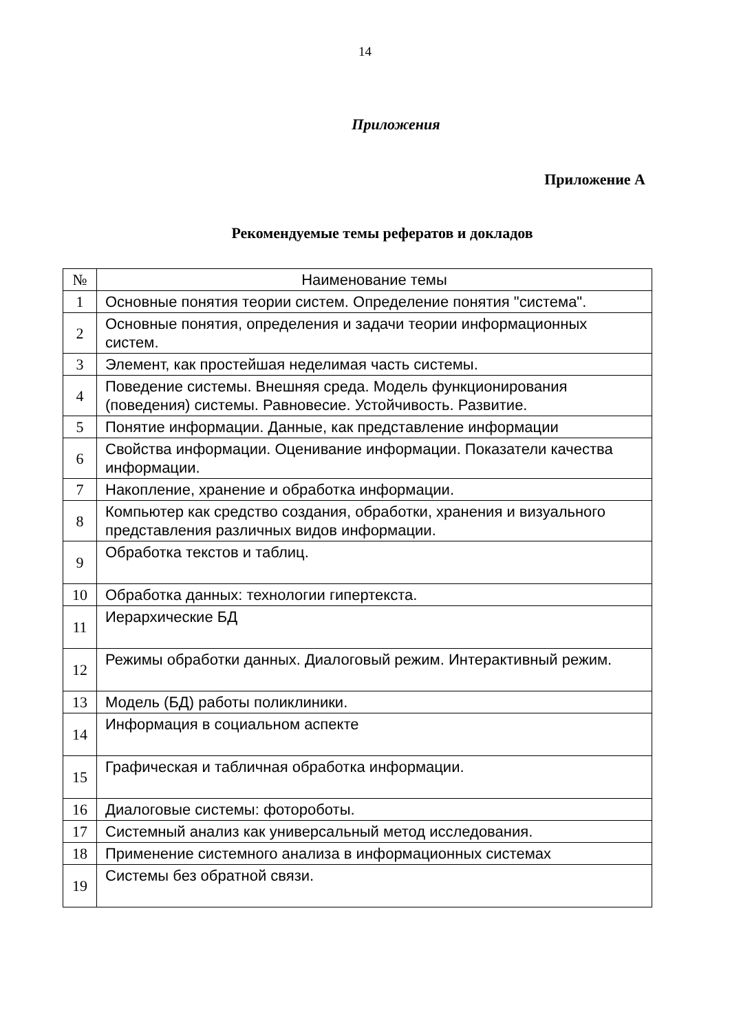14
Приложения
Приложение А
Рекомендуемые темы рефератов и докладов
| № | Наименование темы |
| --- | --- |
| 1 | Основные понятия теории систем. Определение понятия "система". |
| 2 | Основные понятия, определения и задачи теории информационных систем. |
| 3 | Элемент, как простейшая неделимая часть системы. |
| 4 | Поведение системы. Внешняя среда. Модель функционирования (поведения) системы. Равновесие. Устойчивость. Развитие. |
| 5 | Понятие информации. Данные, как представление информации |
| 6 | Свойства информации. Оценивание информации. Показатели качества информации. |
| 7 | Накопление, хранение и обработка информации. |
| 8 | Компьютер как средство создания, обработки, хранения и визуального представления различных видов информации. |
| 9 | Обработка текстов и таблиц. |
| 10 | Обработка данных: технологии гипертекста. |
| 11 | Иерархические БД |
| 12 | Режимы обработки данных. Диалоговый режим. Интерактивный режим. |
| 13 | Модель (БД) работы поликлиники. |
| 14 | Информация в социальном аспекте |
| 15 | Графическая и табличная обработка информации. |
| 16 | Диалоговые системы: фотороботы. |
| 17 | Системный анализ как универсальный метод исследования. |
| 18 | Применение системного анализа в информационных системах |
| 19 | Системы без обратной связи. |